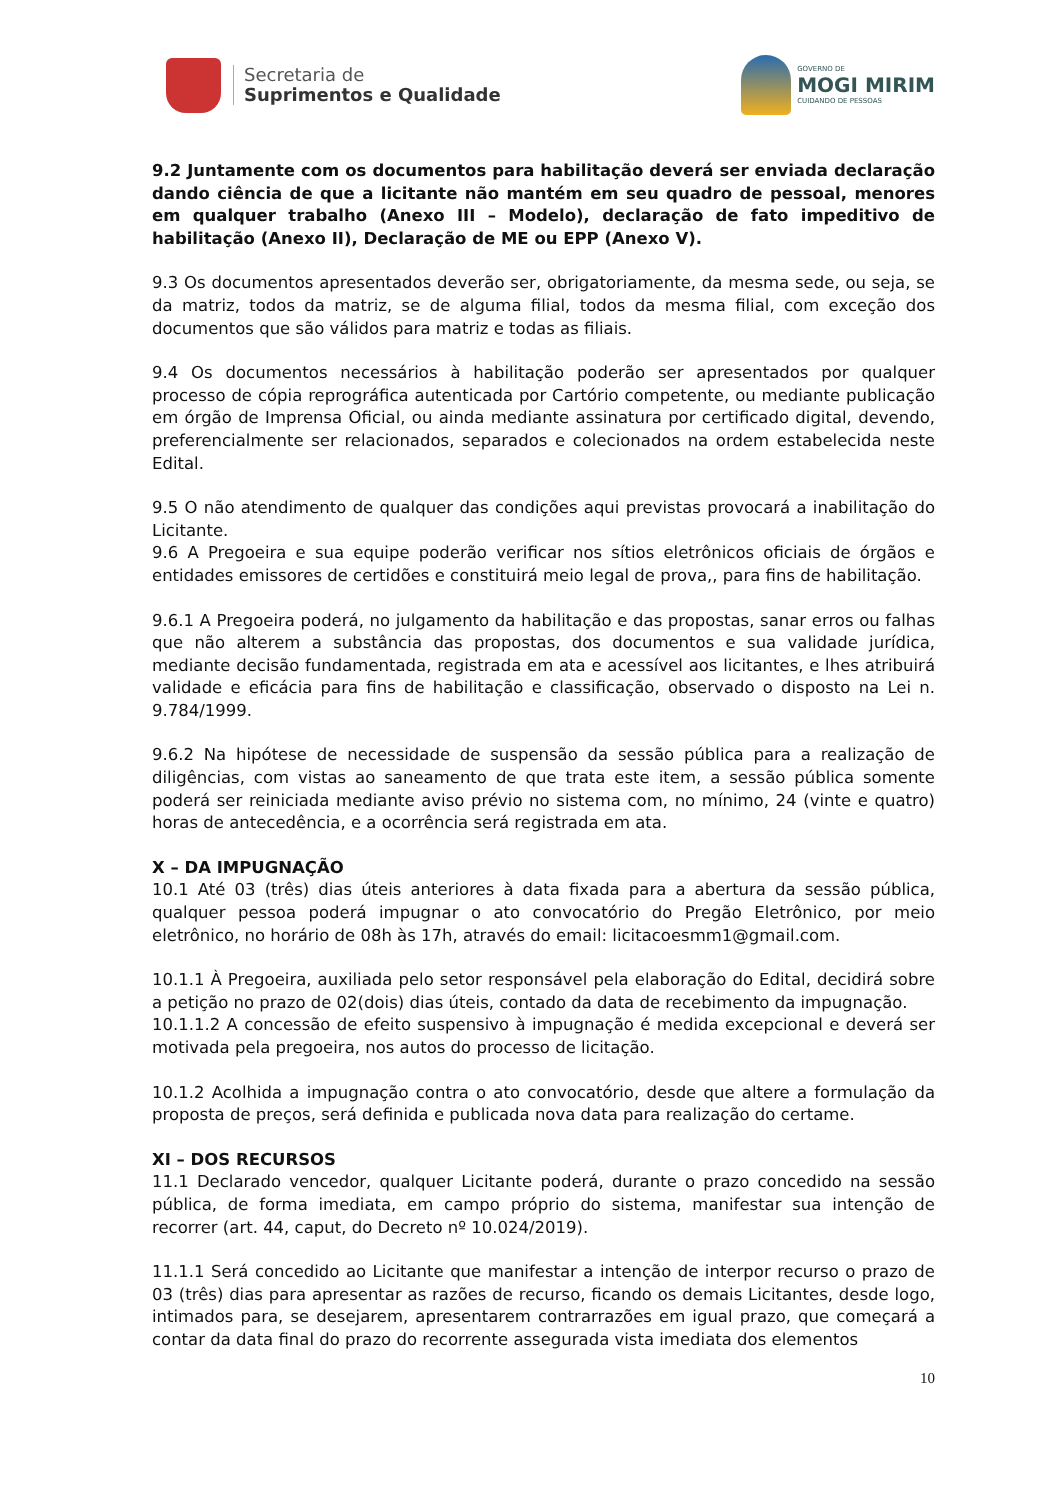Secretaria de
Suprimentos e Qualidade
GOVERNO DE
MOGI MIRIM
CUIDANDO DE PESSOAS
9.2 Juntamente com os documentos para habilitação deverá ser enviada declaração dando ciência de que a licitante não mantém em seu quadro de pessoal, menores em qualquer trabalho (Anexo III – Modelo), declaração de fato impeditivo de habilitação (Anexo II), Declaração de ME ou EPP (Anexo V).
9.3 Os documentos apresentados deverão ser, obrigatoriamente, da mesma sede, ou seja, se da matriz, todos da matriz, se de alguma filial, todos da mesma filial, com exceção dos documentos que são válidos para matriz e todas as filiais.
9.4 Os documentos necessários à habilitação poderão ser apresentados por qualquer processo de cópia reprográfica autenticada por Cartório competente, ou mediante publicação em órgão de Imprensa Oficial, ou ainda mediante assinatura por certificado digital, devendo, preferencialmente ser relacionados, separados e colecionados na ordem estabelecida neste Edital.
9.5 O não atendimento de qualquer das condições aqui previstas provocará a inabilitação do Licitante.
9.6 A Pregoeira e sua equipe poderão verificar nos sítios eletrônicos oficiais de órgãos e entidades emissores de certidões e constituirá meio legal de prova,, para fins de habilitação.
9.6.1 A Pregoeira poderá, no julgamento da habilitação e das propostas, sanar erros ou falhas que não alterem a substância das propostas, dos documentos e sua validade jurídica, mediante decisão fundamentada, registrada em ata e acessível aos licitantes, e lhes atribuirá validade e eficácia para fins de habilitação e classificação, observado o disposto na Lei n. 9.784/1999.
9.6.2 Na hipótese de necessidade de suspensão da sessão pública para a realização de diligências, com vistas ao saneamento de que trata este item, a sessão pública somente poderá ser reiniciada mediante aviso prévio no sistema com, no mínimo, 24 (vinte e quatro) horas de antecedência, e a ocorrência será registrada em ata.
X – DA IMPUGNAÇÃO
10.1 Até 03 (três) dias úteis anteriores à data fixada para a abertura da sessão pública, qualquer pessoa poderá impugnar o ato convocatório do Pregão Eletrônico, por meio eletrônico, no horário de 08h às 17h, através do email: licitacoesmm1@gmail.com.
10.1.1 À Pregoeira, auxiliada pelo setor responsável pela elaboração do Edital, decidirá sobre a petição no prazo de 02(dois) dias úteis, contado da data de recebimento da impugnação.
10.1.1.2 A concessão de efeito suspensivo à impugnação é medida excepcional e deverá ser motivada pela pregoeira, nos autos do processo de licitação.
10.1.2 Acolhida a impugnação contra o ato convocatório, desde que altere a formulação da proposta de preços, será definida e publicada nova data para realização do certame.
XI – DOS RECURSOS
11.1 Declarado vencedor, qualquer Licitante poderá, durante o prazo concedido na sessão pública, de forma imediata, em campo próprio do sistema, manifestar sua intenção de recorrer (art. 44, caput, do Decreto nº 10.024/2019).
11.1.1 Será concedido ao Licitante que manifestar a intenção de interpor recurso o prazo de 03 (três) dias para apresentar as razões de recurso, ficando os demais Licitantes, desde logo, intimados para, se desejarem, apresentarem contrarrazões em igual prazo, que começará a contar da data final do prazo do recorrente assegurada vista imediata dos elementos
10